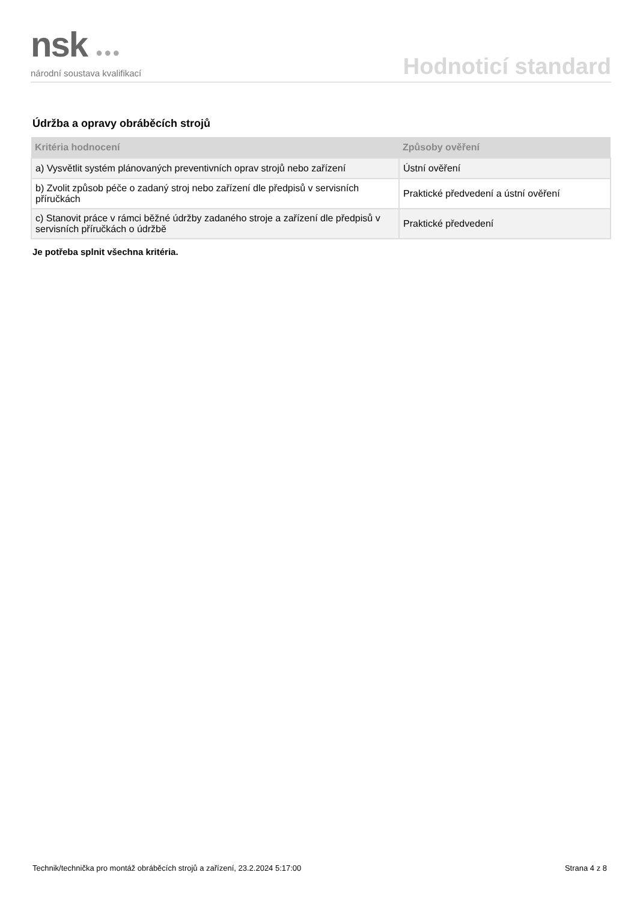nsk ●●●
národní soustava kvalifikací
Hodnoticí standard
Údržba a opravy obráběcích strojů
| Kritéria hodnocení | Způsoby ověření |
| --- | --- |
| a) Vysvětlit systém plánovaných preventivních oprav strojů nebo zařízení | Ústní ověření |
| b) Zvolit způsob péče o zadaný stroj nebo zařízení dle předpisů v servisních příručkách | Praktické předvedení a ústní ověření |
| c) Stanovit práce v rámci běžné údržby zadaného stroje a zařízení dle předpisů v servisních příručkách o údržbě | Praktické předvedení |
Je potřeba splnit všechna kritéria.
Technik/technička pro montáž obráběcích strojů a zařízení, 23.2.2024 5:17:00 Strana 4 z 8